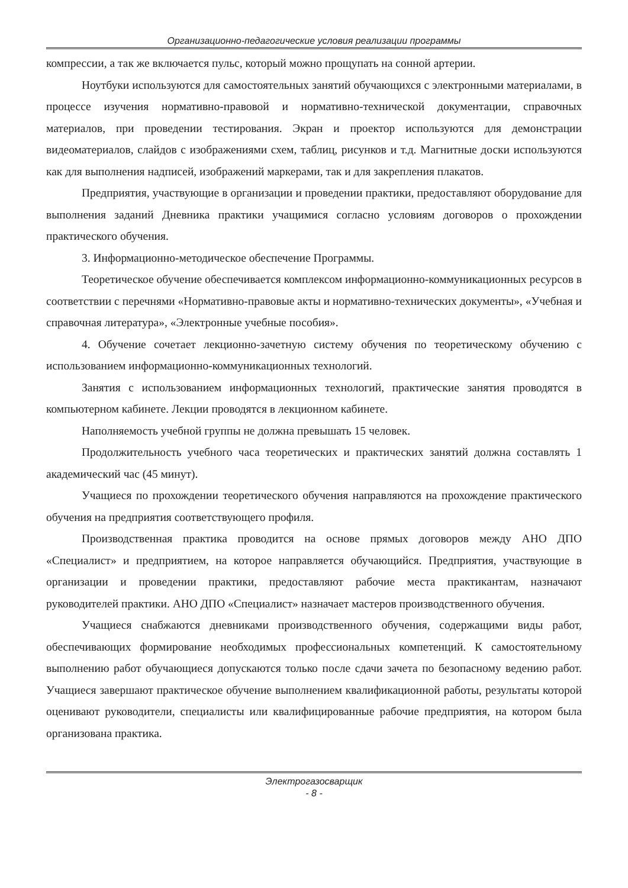Организационно-педагогические условия реализации программы
компрессии, а так же включается пульс, который можно прощупать на сонной артерии.
Ноутбуки используются для самостоятельных занятий обучающихся с электронными материалами, в процессе изучения нормативно-правовой и нормативно-технической документации, справочных материалов, при проведении тестирования. Экран и проектор используются для демонстрации видеоматериалов, слайдов с изображениями схем, таблиц, рисунков и т.д. Магнитные доски используются как для выполнения надписей, изображений маркерами, так и для закрепления плакатов.
Предприятия, участвующие в организации и проведении практики, предоставляют оборудование для выполнения заданий Дневника практики учащимися согласно условиям договоров о прохождении практического обучения.
3. Информационно-методическое обеспечение Программы.
Теоретическое обучение обеспечивается комплексом информационно-коммуникационных ресурсов в соответствии с перечнями «Нормативно-правовые акты и нормативно-технических документы», «Учебная и справочная литература», «Электронные учебные пособия».
4. Обучение сочетает лекционно-зачетную систему обучения по теоретическому обучению с использованием информационно-коммуникационных технологий.
Занятия с использованием информационных технологий, практические занятия проводятся в компьютерном кабинете. Лекции проводятся в лекционном кабинете.
Наполняемость учебной группы не должна превышать 15 человек.
Продолжительность учебного часа теоретических и практических занятий должна составлять 1 академический час (45 минут).
Учащиеся по прохождении теоретического обучения направляются на прохождение практического обучения на предприятия соответствующего профиля.
Производственная практика проводится на основе прямых договоров между АНО ДПО «Специалист» и предприятием, на которое направляется обучающийся. Предприятия, участвующие в организации и проведении практики, предоставляют рабочие места практикантам, назначают руководителей практики. АНО ДПО «Специалист» назначает мастеров производственного обучения.
Учащиеся снабжаются дневниками производственного обучения, содержащими виды работ, обеспечивающих формирование необходимых профессиональных компетенций. К самостоятельному выполнению работ обучающиеся допускаются только после сдачи зачета по безопасному ведению работ. Учащиеся завершают практическое обучение выполнением квалификационной работы, результаты которой оценивают руководители, специалисты или квалифицированные рабочие предприятия, на котором была организована практика.
Электрогазосварщик
- 8 -